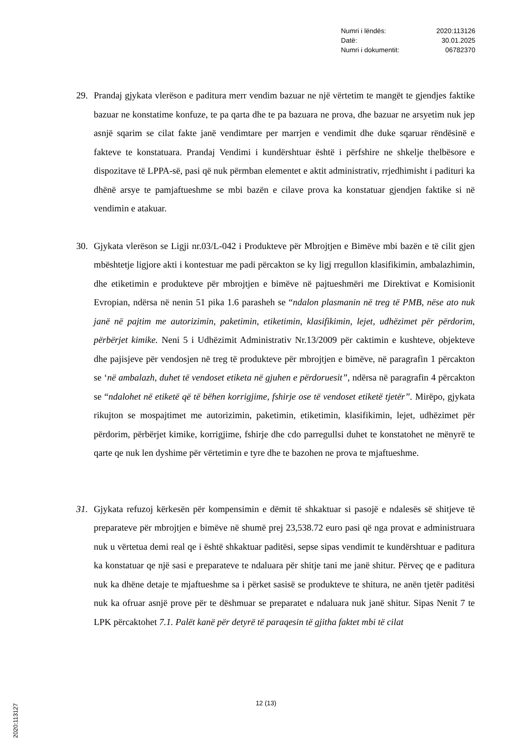| Numri i lëndës: | 2020:113126 |
| Datë: | 30.01.2025 |
| Numri i dokumentit: | 06782370 |
29. Prandaj gjykata vlerëson e paditura merr vendim bazuar ne një vërtetim te mangët te gjendjes faktike bazuar ne konstatime konfuze, te pa qarta dhe te pa bazuara ne prova, dhe bazuar ne arsyetim nuk jep asnjë sqarim se cilat fakte janë vendimtare per marrjen e vendimit dhe duke sqaruar rëndësinë e fakteve te konstatuara. Prandaj Vendimi i kundërshtuar është i përfshire ne shkelje thelbësore e dispozitave të LPPA-së, pasi që nuk përmban elementet e aktit administrativ, rrjedhimisht i padituri ka dhënë arsye te pamjaftueshme se mbi bazën e cilave prova ka konstatuar gjendjen faktike si në vendimin e atakuar.
30. Gjykata vlerëson se Ligji nr.03/L-042 i Produkteve për Mbrojtjen e Bimëve mbi bazën e të cilit gjen mbështetje ligjore akti i kontestuar me padi përcakton se ky ligj rregullon klasifikimin, ambalazhimin, dhe etiketimin e produkteve për mbrojtjen e bimëve në pajtueshmëri me Direktivat e Komisionit Evropian, ndërsa në nenin 51 pika 1.6 parasheh se “ndalon plasmanin në treg të PMB, nëse ato nuk janë në pajtim me autorizimin, paketimin, etiketimin, klasifikimin, lejet, udhëzimet për përdorim, përbërjet kimike. Neni 5 i Udhëzimit Administrativ Nr.13/2009 për caktimin e kushteve, objekteve dhe pajisjeve për vendosjen në treg të produkteve për mbrojtjen e bimëve, në paragrafin 1 përcakton se ‘në ambalazh, duhet të vendoset etiketa në gjuhen e përdoruesit”, ndërsa në paragrafin 4 përcakton se “ndalohet në etiketë që të bëhen korrigjime, fshirje ose të vendoset etiketë tjetër”. Mirëpo, gjykata rikujton se mospajtimet me autorizimin, paketimin, etiketimin, klasifikimin, lejet, udhëzimet për përdorim, përbërjet kimike, korrigjime, fshirje dhe cdo parregullsi duhet te konstatohet ne mënyrë te qarte qe nuk len dyshime për vërtetimin e tyre dhe te bazohen ne prova te mjaftueshme.
31. Gjykata refuzoj kërkesën për kompensimin e dëmit të shkaktuar si pasojë e ndalesës së shitjeve të preparateve për mbrojtjen e bimëve në shumë prej 23,538.72 euro pasi që nga provat e administruara nuk u vërtetua demi real qe i është shkaktuar paditësi, sepse sipas vendimit te kundërshtuar e paditura ka konstatuar qe një sasi e preparateve te ndaluara për shitje tani me janë shitur. Përveç qe e paditura nuk ka dhëne detaje te mjaftueshme sa i përket sasisë se produkteve te shitura, ne anën tjetër paditësi nuk ka ofruar asnjë prove për te dëshmuar se preparatet e ndaluara nuk janë shitur. Sipas Nenit 7 te LPK përcaktohet 7.1. Palët kanë për detyrë të paraqesin të gjitha faktet mbi të cilat
12 (13)
2020:113127